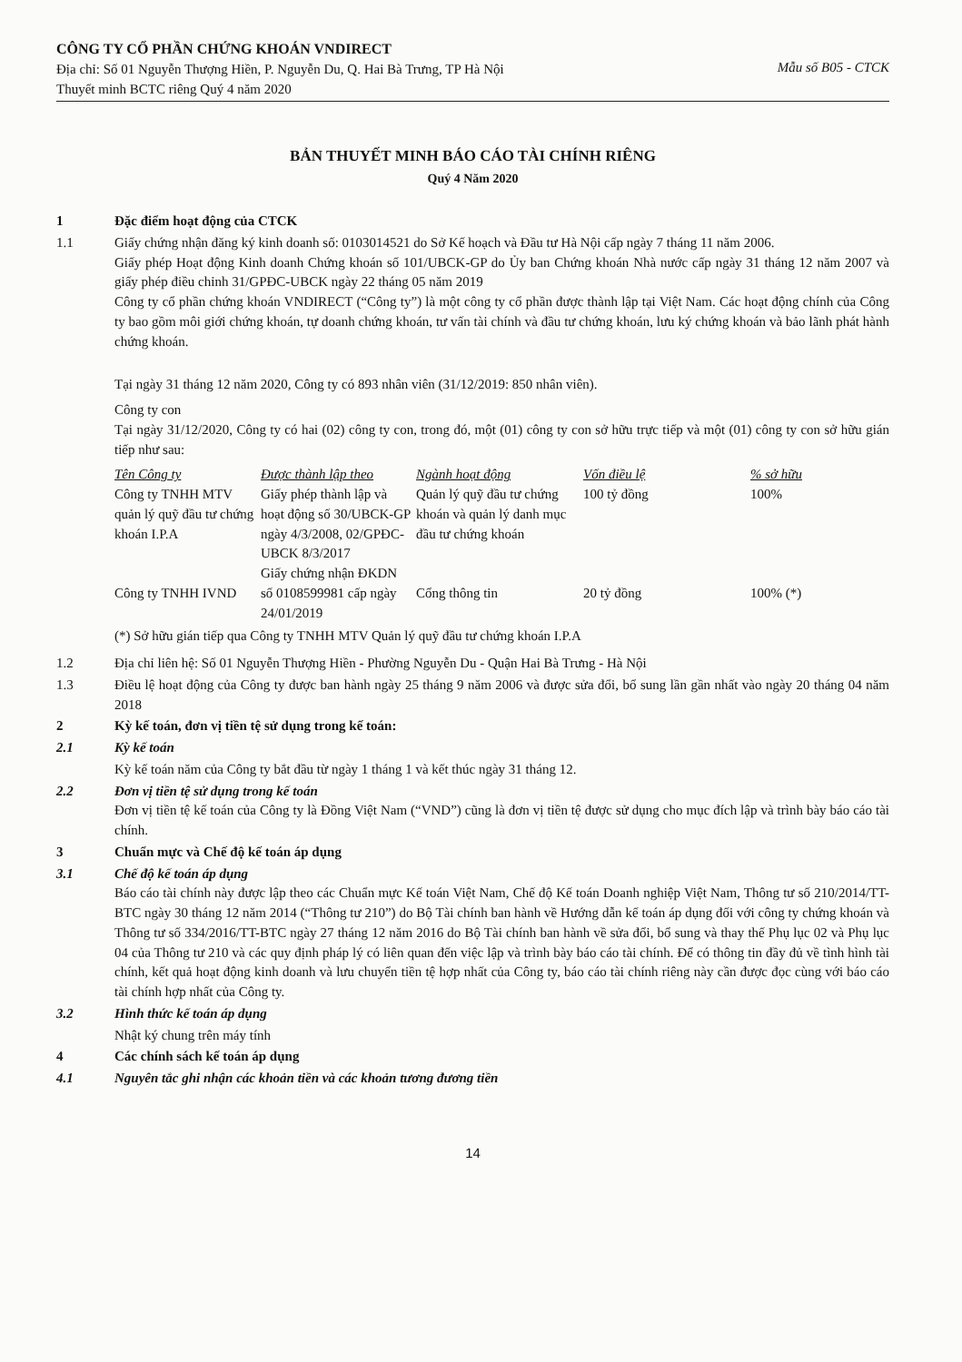CÔNG TY CỔ PHẦN CHỨNG KHOÁN VNDIRECT
Địa chỉ: Số 01 Nguyễn Thượng Hiền, P. Nguyễn Du, Q. Hai Bà Trưng, TP Hà Nội
Thuyết minh BCTC riêng Quý 4 năm 2020
Mẫu số B05 - CTCK
BẢN THUYẾT MINH BÁO CÁO TÀI CHÍNH RIÊNG
Quý 4 Năm 2020
1 Đặc điểm hoạt động của CTCK
1.1 Giấy chứng nhận đăng ký kinh doanh số: 0103014521 do Sở Kế hoạch và Đầu tư Hà Nội cấp ngày 7 tháng 11 năm 2006.
Giấy phép Hoạt động Kinh doanh Chứng khoán số 101/UBCK-GP do Ủy ban Chứng khoán Nhà nước cấp ngày 31 tháng 12 năm 2007 và giấy phép điều chỉnh 31/GPĐC-UBCK ngày 22 tháng 05 năm 2019
Công ty cổ phần chứng khoán VNDIRECT (“Công ty”) là một công ty cổ phần được thành lập tại Việt Nam. Các hoạt động chính của Công ty bao gồm môi giới chứng khoán, tự doanh chứng khoán, tư vấn tài chính và đầu tư chứng khoán, lưu ký chứng khoán và bảo lãnh phát hành chứng khoán.
Tại ngày 31 tháng 12 năm 2020, Công ty có 893 nhân viên (31/12/2019: 850 nhân viên).
Công ty con
Tại ngày 31/12/2020, Công ty có hai (02) công ty con, trong đó, một (01) công ty con sở hữu trực tiếp và một (01) công ty con sở hữu gián tiếp như sau:
| Tên Công ty | Được thành lập theo | Ngành hoạt động | Vốn điều lệ | % sở hữu |
| --- | --- | --- | --- | --- |
| Công ty TNHH MTV quản lý quỹ đầu tư chứng khoán I.P.A | Giấy phép thành lập và hoạt động số 30/UBCK-GP ngày 4/3/2008, 02/GPĐC-UBCK 8/3/2017 | Quản lý quỹ đầu tư chứng khoán và quản lý danh mục đầu tư chứng khoán | 100 tỷ đồng | 100% |
| Công ty TNHH IVND | Giấy chứng nhận ĐKDN số 0108599981 cấp ngày 24/01/2019 | Cổng thông tin | 20 tỷ đồng | 100% (*) |
(*) Sở hữu gián tiếp qua Công ty TNHH MTV Quản lý quỹ đầu tư chứng khoán I.P.A
1.2 Địa chỉ liên hệ: Số 01 Nguyễn Thượng Hiền - Phường Nguyễn Du - Quận Hai Bà Trưng - Hà Nội
1.3 Điều lệ hoạt động của Công ty được ban hành ngày 25 tháng 9 năm 2006 và được sửa đổi, bổ sung lần gần nhất vào ngày 20 tháng 04 năm 2018
2 Kỳ kế toán, đơn vị tiền tệ sử dụng trong kế toán:
2.1 Kỳ kế toán
Kỳ kế toán năm của Công ty bắt đầu từ ngày 1 tháng 1 và kết thúc ngày 31 tháng 12.
2.2 Đơn vị tiền tệ sử dụng trong kế toán
Đơn vị tiền tệ kế toán của Công ty là Đồng Việt Nam (“VND”) cũng là đơn vị tiền tệ được sử dụng cho mục đích lập và trình bày báo cáo tài chính.
3 Chuẩn mực và Chế độ kế toán áp dụng
3.1 Chế độ kế toán áp dụng
Báo cáo tài chính này được lập theo các Chuẩn mực Kế toán Việt Nam, Chế độ Kế toán Doanh nghiệp Việt Nam, Thông tư số 210/2014/TT-BTC ngày 30 tháng 12 năm 2014 (“Thông tư 210”) do Bộ Tài chính ban hành về Hướng dẫn kế toán áp dụng đối với công ty chứng khoán và Thông tư số 334/2016/TT-BTC ngày 27 tháng 12 năm 2016 do Bộ Tài chính ban hành về sửa đổi, bổ sung và thay thế Phụ lục 02 và Phụ lục 04 của Thông tư 210 và các quy định pháp lý có liên quan đến việc lập và trình bày báo cáo tài chính. Để có thông tin đầy đủ về tình hình tài chính, kết quả hoạt động kinh doanh và lưu chuyển tiền tệ hợp nhất của Công ty, báo cáo tài chính riêng này cần được đọc cùng với báo cáo tài chính hợp nhất của Công ty.
3.2 Hình thức kế toán áp dụng
Nhật ký chung trên máy tính
4 Các chính sách kế toán áp dụng
4.1 Nguyên tắc ghi nhận các khoản tiền và các khoản tương đương tiền
14